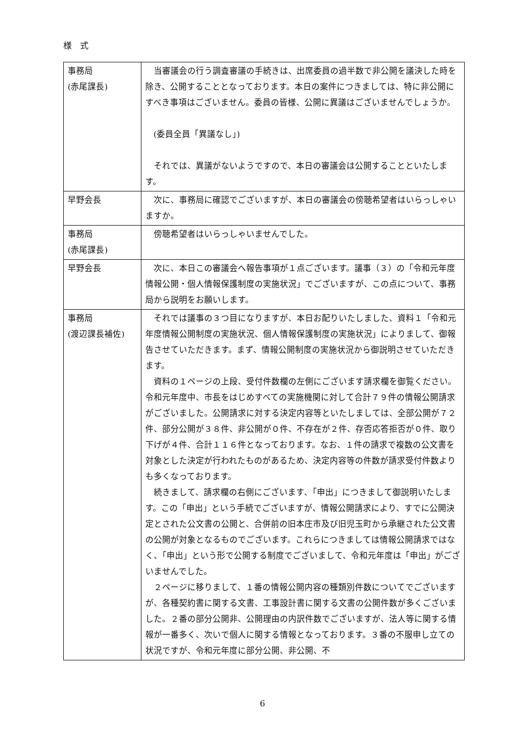様 式
| 事務局 (赤尾課長) | 当審議会の行う調査審議の手続きは、出席委員の過半数で非公開を議決した時を除き、公開することとなっております。本日の案件につきましては、特に非公開にすべき事項はございません。委員の皆様、公開に異議はございませんでしょうか。 (委員全員「異議なし」) それでは、異議がないようですので、本日の審議会は公開することといたします。 |
| 早野会長 | 次に、事務局に確認でございますが、本日の審議会の傍聴希望者はいらっしゃいますか。 |
| 事務局 (赤尾課長) | 傍聴希望者はいらっしゃいませんでした。 |
| 早野会長 | 次に、本日この審議会へ報告事項が１点ございます。議事（３）の「令和元年度情報公開・個人情報保護制度の実施状況」でございますが、この点について、事務局から説明をお願いします。 |
| 事務局 (渡辺課長補佐) | それでは議事の３つ目になりますが、本日お配りいたしました、資料１「令和元年度情報公開制度の実施状況、個人情報保護制度の実施状況」によりまして、御報告させていただきます。まず、情報公開制度の実施状況から御説明させていただきます。 資料の１ページの上段、受付件数欄の左側にございます請求欄を御覧ください。令和元年度中、市長をはじめすべての実施機関に対して合計７９件の情報公開請求がございました。公開請求に対する決定内容等といたしましては、全部公開が７２件、部分公開が３８件、非公開が０件、不存在が２件、存否応答拒否が０件、取り下げが４件、合計１１６件となっております。なお、１件の請求で複数の公文書を対象とした決定が行われたものがあるため、決定内容等の件数が請求受付件数よりも多くなっております。 続きまして、請求欄の右側にございます、「申出」につきまして御説明いたします。この「申出」という手続でございますが、情報公開請求により、すでに公開決定とされた公文書の公開と、合併前の旧本庄市及び旧児玉町から承継された公文書の公開が対象となるものでございます。これらにつきましては情報公開請求ではなく、「申出」という形で公開する制度でございまして、令和元年度は「申出」がございませんでした。 ２ページに移りまして、１番の情報公開内容の種類別件数についてでございますが、各種契約書に関する文書、工事設計書に関する文書の公開件数が多くございました。２番の部分公開非、公開理由の内訳件数でございますが、法人等に関する情報が一番多く、次いで個人に関する情報となっております。３番の不服申し立ての状況ですが、令和元年度に部分公開、非公開、不 |
6